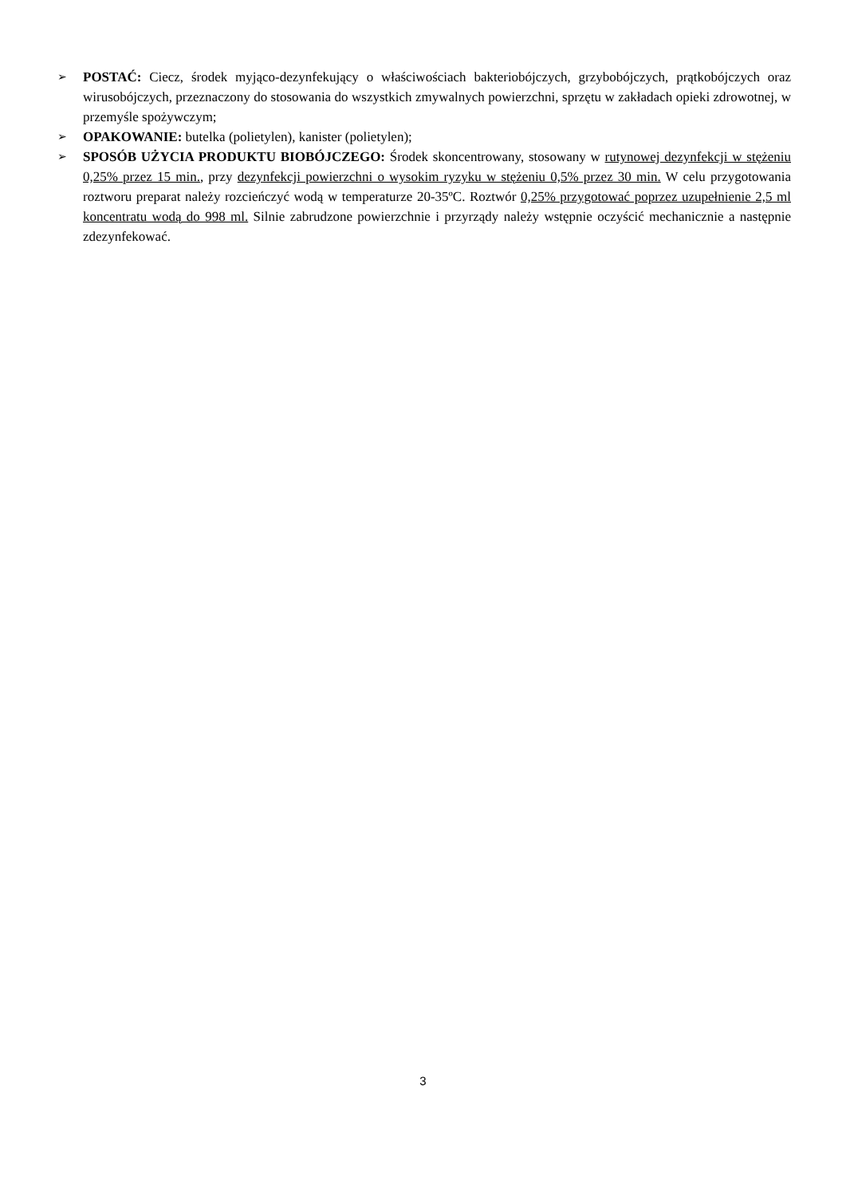➢ POSTAĆ: Ciecz, środek myjąco-dezynfekujący o właściwościach bakteriobójczych, grzybobójczych, prątkobójczych oraz wirusobójczych, przeznaczony do stosowania do wszystkich zmywalnych powierzchni, sprzętu w zakładach opieki zdrowotnej, w przemyśle spożywczym;
➢ OPAKOWANIE: butelka (polietylen), kanister (polietylen);
➢ SPOSÓB UŻYCIA PRODUKTU BIOBÓJCZEGO: Środek skoncentrowany, stosowany w rutynowej dezynfekcji w stężeniu 0,25% przez 15 min., przy dezynfekcji powierzchni o wysokim ryzyku w stężeniu 0,5% przez 30 min. W celu przygotowania roztworu preparat należy rozcieńczyć wodą w temperaturze 20-35ºC. Roztwór 0,25% przygotować poprzez uzupełnienie 2,5 ml koncentratu wodą do 998 ml. Silnie zabrudzone powierzchnie i przyrządy należy wstępnie oczyścić mechanicznie a następnie zdezynfekować.
3